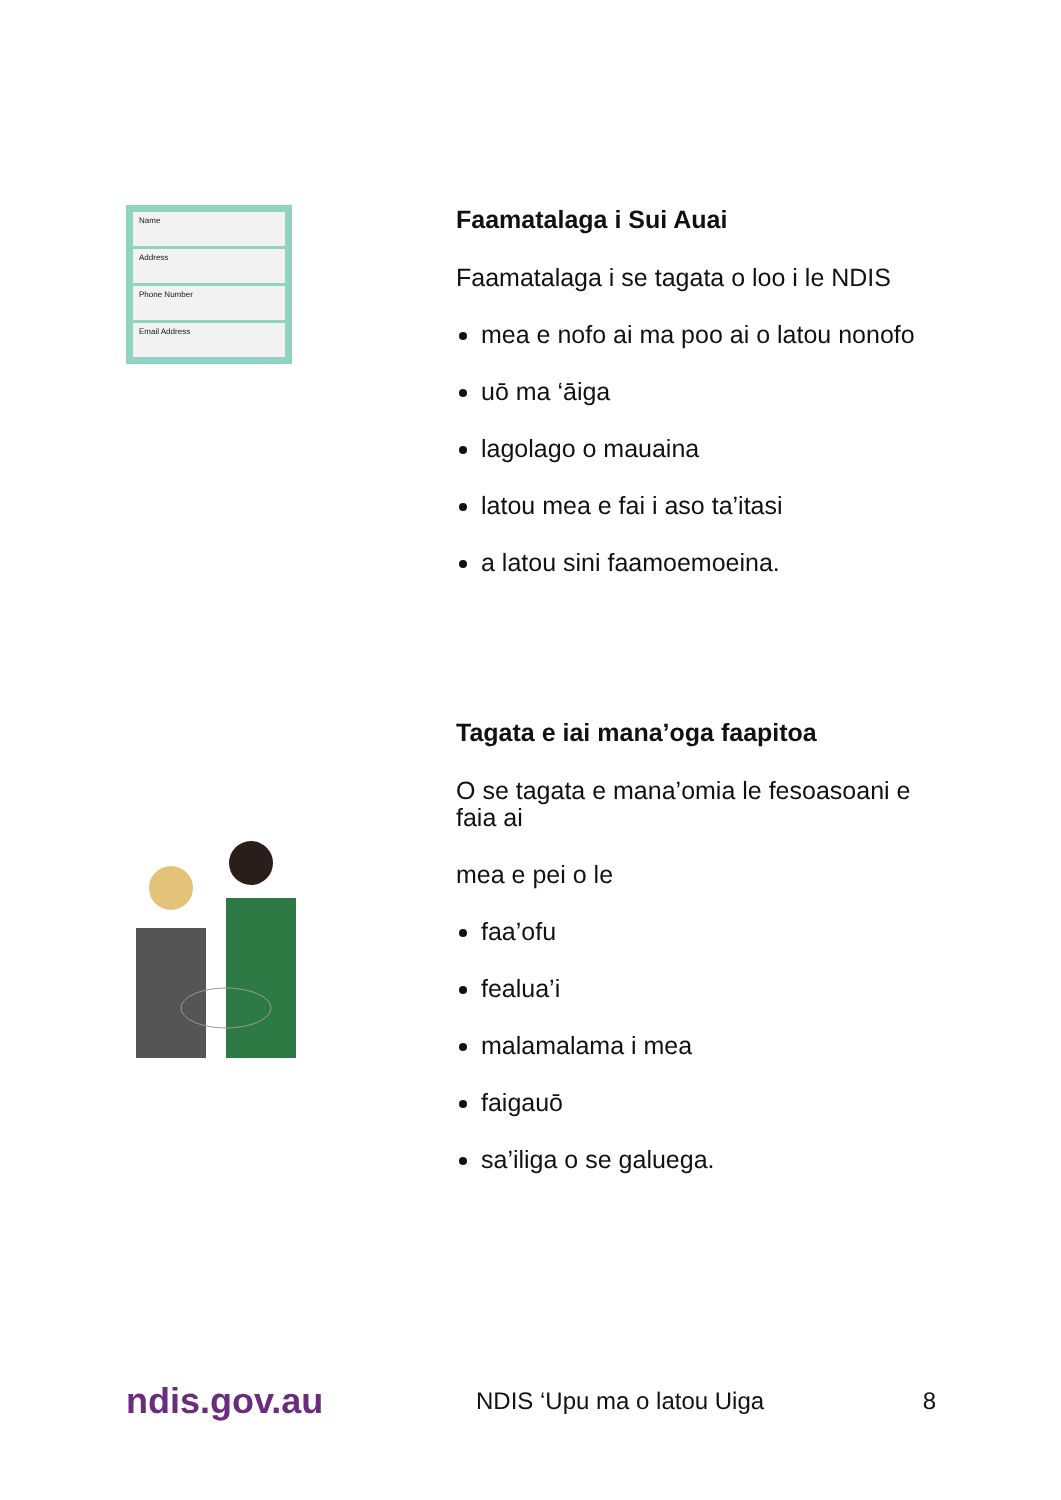Name
Address
Phone Number
Email Address
Faamatalaga i Sui Auai
Faamatalaga i se tagata o loo i le NDIS
mea e nofo ai ma poo ai o latou nonofo
uō ma ‘āiga
lagolago o mauaina
latou mea e fai i aso ta’itasi
a latou sini faamoemoeina.
Tagata e iai mana’oga faapitoa
O se tagata e mana’omia le fesoasoani e faia ai
mea e pei o le
faa’ofu
fealua’i
malamalama i mea
faigauō
sa’iliga o se galuega.
ndis.gov.au
NDIS ‘Upu ma o latou Uiga 8